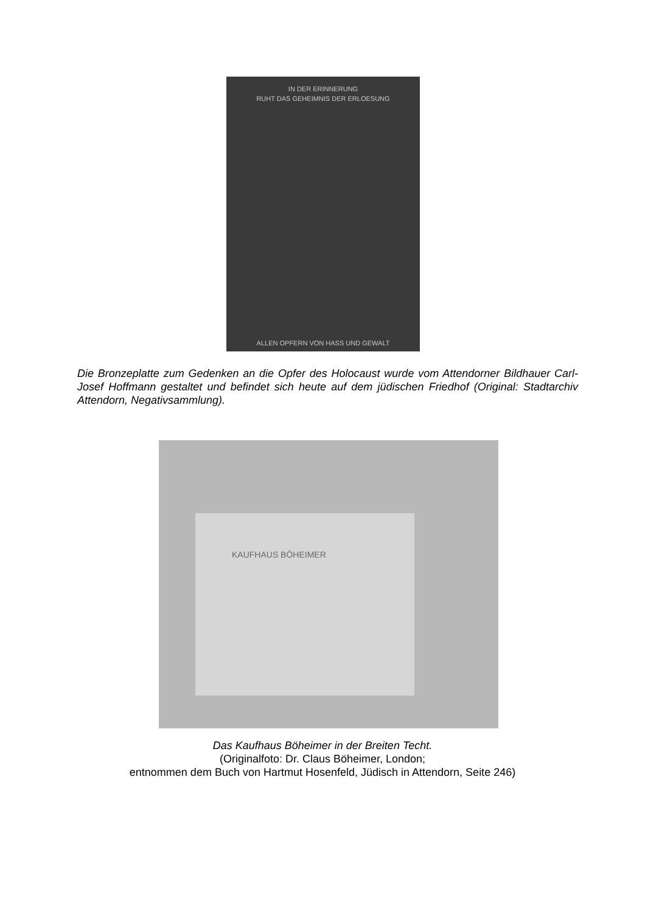IN DER ERINNERUNG
RUHT DAS GEHEIMNIS DER ERLOESUNG
ALLEN OPFERN VON HASS UND GEWALT
Die Bronzeplatte zum Gedenken an die Opfer des Holocaust wurde vom Attendorner Bildhauer Carl-Josef Hoffmann gestaltet und befindet sich heute auf dem jüdischen Friedhof (Original: Stadtarchiv Attendorn, Negativsammlung).
KAUFHAUS BÖHEIMER
Das Kaufhaus Böheimer in der Breiten Techt.
(Originalfoto: Dr. Claus Böheimer, London;
entnommen dem Buch von Hartmut Hosenfeld, Jüdisch in Attendorn, Seite 246)